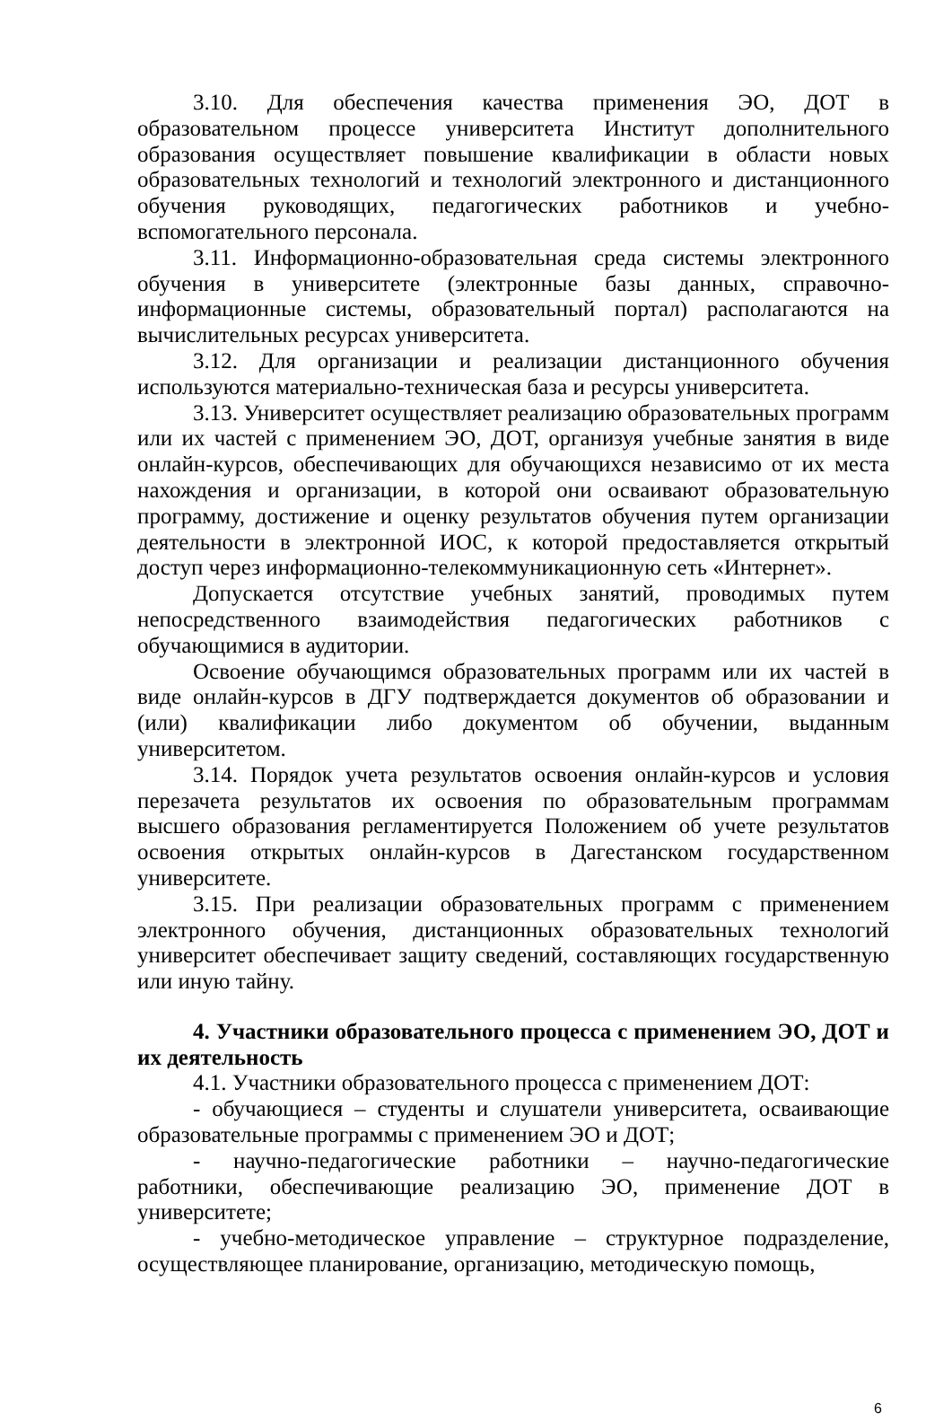3.10. Для обеспечения качества применения ЭО, ДОТ в образовательном процессе университета Институт дополнительного образования осуществляет повышение квалификации в области новых образовательных технологий и технологий электронного и дистанционного обучения руководящих, педагогических работников и учебно- вспомогательного персонала.
3.11. Информационно-образовательная среда системы электронного обучения в университете (электронные базы данных, справочно-информационные системы, образовательный портал) располагаются на вычислительных ресурсах университета.
3.12. Для организации и реализации дистанционного обучения используются материально-техническая база и ресурсы университета.
3.13. Университет осуществляет реализацию образовательных программ или их частей с применением ЭО, ДОТ, организуя учебные занятия в виде онлайн-курсов, обеспечивающих для обучающихся независимо от их места нахождения и организации, в которой они осваивают образовательную программу, достижение и оценку результатов обучения путем организации деятельности в электронной ИОС, к которой предоставляется открытый доступ через информационно-телекоммуникационную сеть «Интернет».
Допускается отсутствие учебных занятий, проводимых путем непосредственного взаимодействия педагогических работников с обучающимися в аудитории.
Освоение обучающимся образовательных программ или их частей в виде онлайн-курсов в ДГУ подтверждается документов об образовании и (или) квалификации либо документом об обучении, выданным университетом.
3.14. Порядок учета результатов освоения онлайн-курсов и условия перезачета результатов их освоения по образовательным программам высшего образования регламентируется Положением об учете результатов освоения открытых онлайн-курсов в Дагестанском государственном университете.
3.15. При реализации образовательных программ с применением электронного обучения, дистанционных образовательных технологий университет обеспечивает защиту сведений, составляющих государственную или иную тайну.
4. Участники образовательного процесса с применением ЭО, ДОТ и их деятельность
4.1. Участники образовательного процесса с применением ДОТ:
- обучающиеся – студенты и слушатели университета, осваивающие образовательные программы с применением ЭО и ДОТ;
- научно-педагогические работники – научно-педагогические работники, обеспечивающие реализацию ЭО, применение ДОТ в университете;
- учебно-методическое управление – структурное подразделение, осуществляющее планирование, организацию, методическую помощь,
6